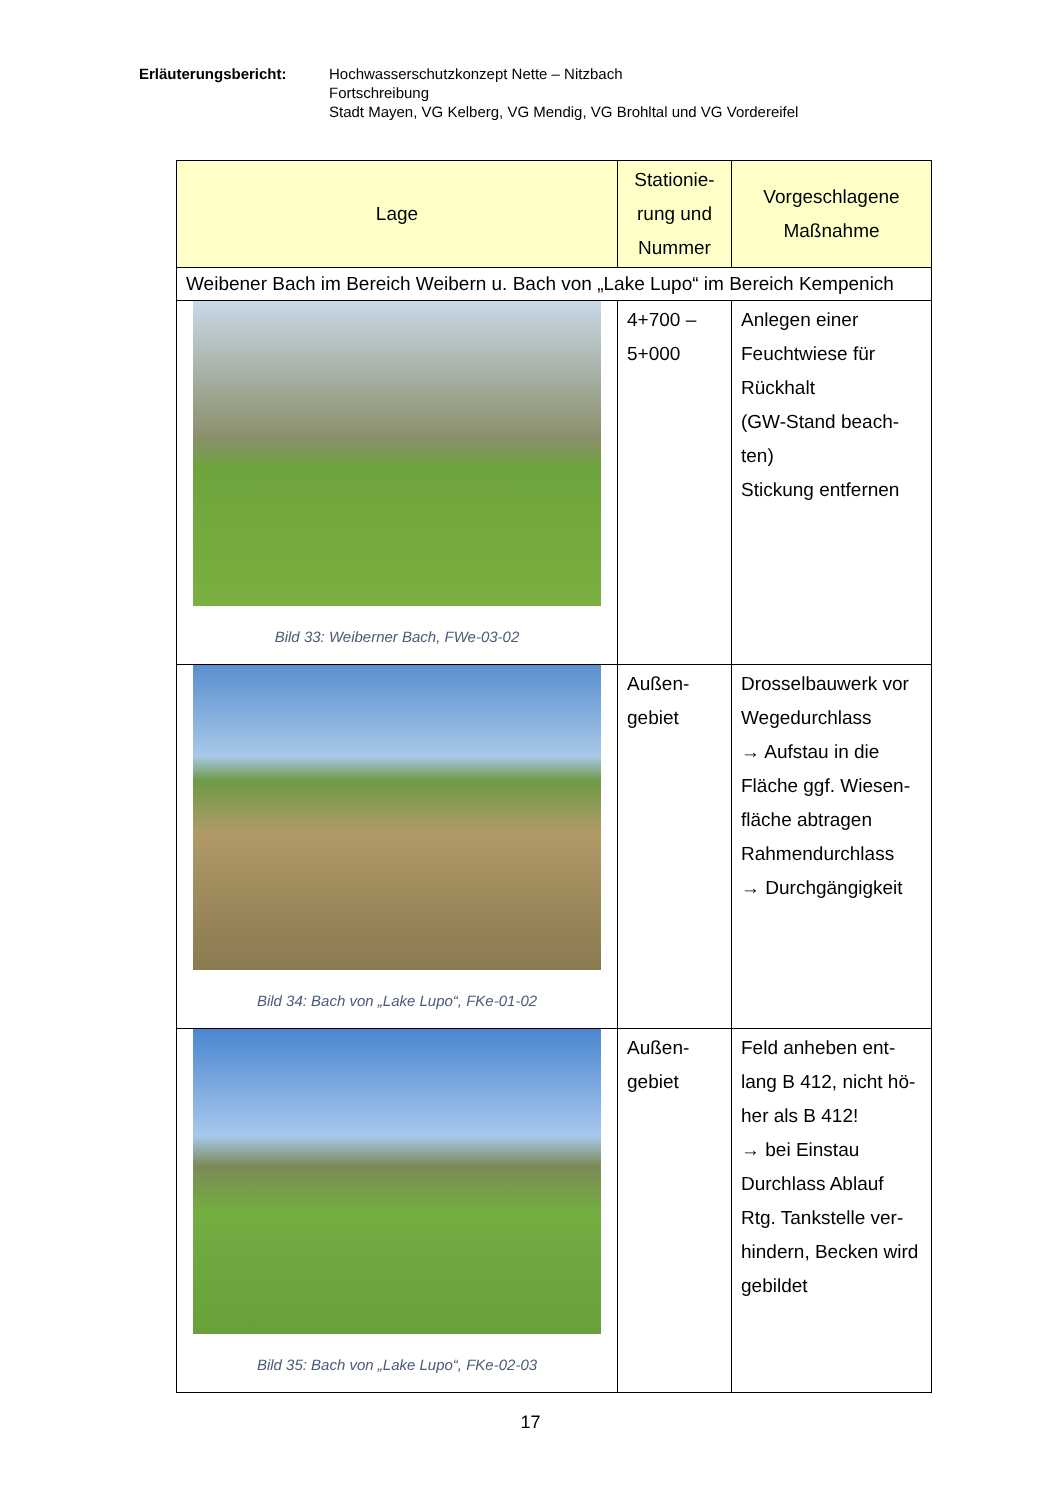Erläuterungsbericht: Hochwasserschutzkonzept Nette – Nitzbach
Fortschreibung
Stadt Mayen, VG Kelberg, VG Mendig, VG Brohltal und VG Vordereifel
| Lage | Stationie- rung und Nummer | Vorgeschlagene Maßnahme |
| --- | --- | --- |
| Weibener Bach im Bereich Weibern u. Bach von „Lake Lupo“ im Bereich Kempenich | | |
| Bild 33: Weiberner Bach, FWe-03-02 | 4+700 – 5+000 | Anlegen einer Feuchtwiese für Rückhalt (GW-Stand beach-ten) Stickung entfernen |
| Bild 34: Bach von „Lake Lupo“, FKe-01-02 | Außen- gebiet | Drosselbauwerk vor Wegedurchlass → Aufstau in die Fläche ggf. Wiesen-fläche abtragen Rahmendurchlass → Durchgängigkeit |
| Bild 35: Bach von „Lake Lupo“, FKe-02-03 | Außen- gebiet | Feld anheben ent-lang B 412, nicht hö-her als B 412! → bei Einstau Durchlass Ablauf Rtg. Tankstelle ver-hindern, Becken wird gebildet |
17